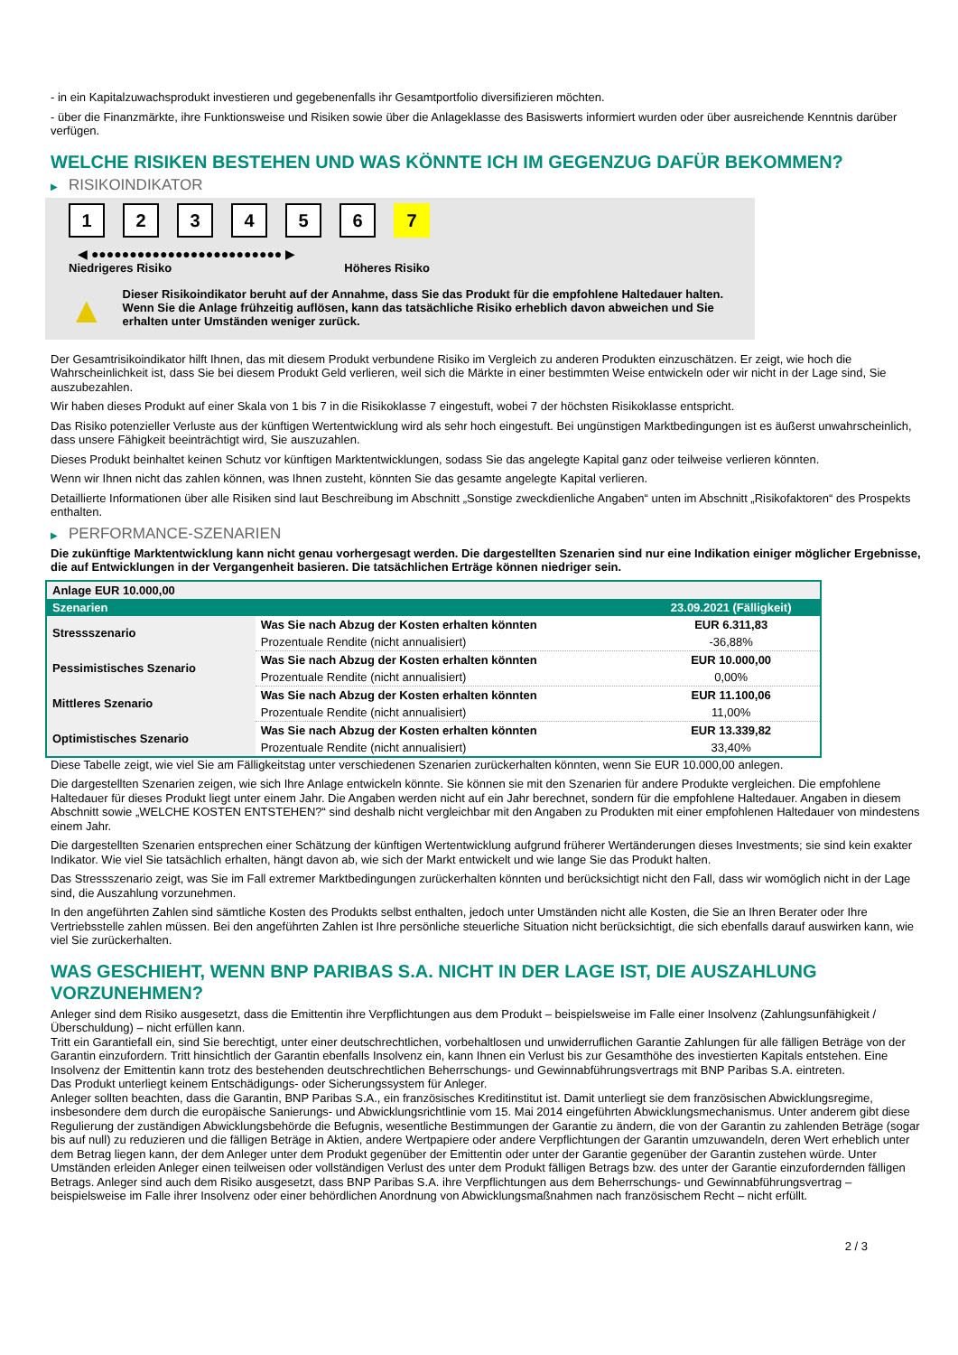- in ein Kapitalzuwachsprodukt investieren und gegebenenfalls ihr Gesamtportfolio diversifizieren möchten.
- über die Finanzmärkte, ihre Funktionsweise und Risiken sowie über die Anlageklasse des Basiswerts informiert wurden oder über ausreichende Kenntnis darüber verfügen.
WELCHE RISIKEN BESTEHEN UND WAS KÖNNTE ICH IM GEGENZUG DAFÜR BEKOMMEN?
▶ RISIKOINDIKATOR
1 2 3 4 5 6 7
◀ ●●●●●●●●●●●●●●●●●●●●●●●●● ▶
Niedrigeres Risiko Höheres Risiko
▲
Dieser Risikoindikator beruht auf der Annahme, dass Sie das Produkt für die empfohlene Haltedauer halten.
Wenn Sie die Anlage frühzeitig auflösen, kann das tatsächliche Risiko erheblich davon abweichen und Sie erhalten unter Umständen weniger zurück.
Der Gesamtrisikoindikator hilft Ihnen, das mit diesem Produkt verbundene Risiko im Vergleich zu anderen Produkten einzuschätzen. Er zeigt, wie hoch die Wahrscheinlichkeit ist, dass Sie bei diesem Produkt Geld verlieren, weil sich die Märkte in einer bestimmten Weise entwickeln oder wir nicht in der Lage sind, Sie auszubezahlen.
Wir haben dieses Produkt auf einer Skala von 1 bis 7 in die Risikoklasse 7 eingestuft, wobei 7 der höchsten Risikoklasse entspricht.
Das Risiko potenzieller Verluste aus der künftigen Wertentwicklung wird als sehr hoch eingestuft. Bei ungünstigen Marktbedingungen ist es äußerst unwahrscheinlich, dass unsere Fähigkeit beeinträchtigt wird, Sie auszuzahlen.
Dieses Produkt beinhaltet keinen Schutz vor künftigen Marktentwicklungen, sodass Sie das angelegte Kapital ganz oder teilweise verlieren könnten.
Wenn wir Ihnen nicht das zahlen können, was Ihnen zusteht, könnten Sie das gesamte angelegte Kapital verlieren.
Detaillierte Informationen über alle Risiken sind laut Beschreibung im Abschnitt „Sonstige zweckdienliche Angaben“ unten im Abschnitt „Risikofaktoren“ des Prospekts enthalten.
▶ PERFORMANCE-SZENARIEN
Die zukünftige Marktentwicklung kann nicht genau vorhergesagt werden. Die dargestellten Szenarien sind nur eine Indikation einiger möglicher Ergebnisse, die auf Entwicklungen in der Vergangenheit basieren. Die tatsächlichen Erträge können niedriger sein.
| Anlage EUR 10.000,00 | | |
| Szenarien | | 23.09.2021 (Fälligkeit) |
| Stressszenario | Was Sie nach Abzug der Kosten erhalten könnten | EUR 6.311,83 |
| | Prozentuale Rendite (nicht annualisiert) | -36,88% |
| Pessimistisches Szenario | Was Sie nach Abzug der Kosten erhalten könnten | EUR 10.000,00 |
| | Prozentuale Rendite (nicht annualisiert) | 0,00% |
| Mittleres Szenario | Was Sie nach Abzug der Kosten erhalten könnten | EUR 11.100,06 |
| | Prozentuale Rendite (nicht annualisiert) | 11,00% |
| Optimistisches Szenario | Was Sie nach Abzug der Kosten erhalten könnten | EUR 13.339,82 |
| | Prozentuale Rendite (nicht annualisiert) | 33,40% |
Diese Tabelle zeigt, wie viel Sie am Fälligkeitstag unter verschiedenen Szenarien zurückerhalten könnten, wenn Sie EUR 10.000,00 anlegen.
Die dargestellten Szenarien zeigen, wie sich Ihre Anlage entwickeln könnte. Sie können sie mit den Szenarien für andere Produkte vergleichen. Die empfohlene Haltedauer für dieses Produkt liegt unter einem Jahr. Die Angaben werden nicht auf ein Jahr berechnet, sondern für die empfohlene Haltedauer. Angaben in diesem Abschnitt sowie „WELCHE KOSTEN ENTSTEHEN?“ sind deshalb nicht vergleichbar mit den Angaben zu Produkten mit einer empfohlenen Haltedauer von mindestens einem Jahr.
Die dargestellten Szenarien entsprechen einer Schätzung der künftigen Wertentwicklung aufgrund früherer Wertänderungen dieses Investments; sie sind kein exakter Indikator. Wie viel Sie tatsächlich erhalten, hängt davon ab, wie sich der Markt entwickelt und wie lange Sie das Produkt halten.
Das Stressszenario zeigt, was Sie im Fall extremer Marktbedingungen zurückerhalten könnten und berücksichtigt nicht den Fall, dass wir womöglich nicht in der Lage sind, die Auszahlung vorzunehmen.
In den angeführten Zahlen sind sämtliche Kosten des Produkts selbst enthalten, jedoch unter Umständen nicht alle Kosten, die Sie an Ihren Berater oder Ihre Vertriebsstelle zahlen müssen. Bei den angeführten Zahlen ist Ihre persönliche steuerliche Situation nicht berücksichtigt, die sich ebenfalls darauf auswirken kann, wie viel Sie zurückerhalten.
WAS GESCHIEHT, WENN BNP PARIBAS S.A. NICHT IN DER LAGE IST, DIE AUSZAHLUNG VORZUNEHMEN?
Anleger sind dem Risiko ausgesetzt, dass die Emittentin ihre Verpflichtungen aus dem Produkt – beispielsweise im Falle einer Insolvenz (Zahlungsunfähigkeit / Überschuldung) – nicht erfüllen kann.
Tritt ein Garantiefall ein, sind Sie berechtigt, unter einer deutschrechtlichen, vorbehaltlosen und unwiderruflichen Garantie Zahlungen für alle fälligen Beträge von der Garantin einzufordern. Tritt hinsichtlich der Garantin ebenfalls Insolvenz ein, kann Ihnen ein Verlust bis zur Gesamthöhe des investierten Kapitals entstehen. Eine Insolvenz der Emittentin kann trotz des bestehenden deutschrechtlichen Beherrschungs- und Gewinnabführungsvertrags mit BNP Paribas S.A. eintreten.
Das Produkt unterliegt keinem Entschädigungs- oder Sicherungssystem für Anleger.
Anleger sollten beachten, dass die Garantin, BNP Paribas S.A., ein französisches Kreditinstitut ist. Damit unterliegt sie dem französischen Abwicklungsregime, insbesondere dem durch die europäische Sanierungs- und Abwicklungsrichtlinie vom 15. Mai 2014 eingeführten Abwicklungsmechanismus. Unter anderem gibt diese Regulierung der zuständigen Abwicklungsbehörde die Befugnis, wesentliche Bestimmungen der Garantie zu ändern, die von der Garantin zu zahlenden Beträge (sogar bis auf null) zu reduzieren und die fälligen Beträge in Aktien, andere Wertpapiere oder andere Verpflichtungen der Garantin umzuwandeln, deren Wert erheblich unter dem Betrag liegen kann, der dem Anleger unter dem Produkt gegenüber der Emittentin oder unter der Garantie gegenüber der Garantin zustehen würde. Unter Umständen erleiden Anleger einen teilweisen oder vollständigen Verlust des unter dem Produkt fälligen Betrags bzw. des unter der Garantie einzufordernden fälligen Betrags. Anleger sind auch dem Risiko ausgesetzt, dass BNP Paribas S.A. ihre Verpflichtungen aus dem Beherrschungs- und Gewinnabführungsvertrag – beispielsweise im Falle ihrer Insolvenz oder einer behördlichen Anordnung von Abwicklungsmaßnahmen nach französischem Recht – nicht erfüllt.
2 / 3